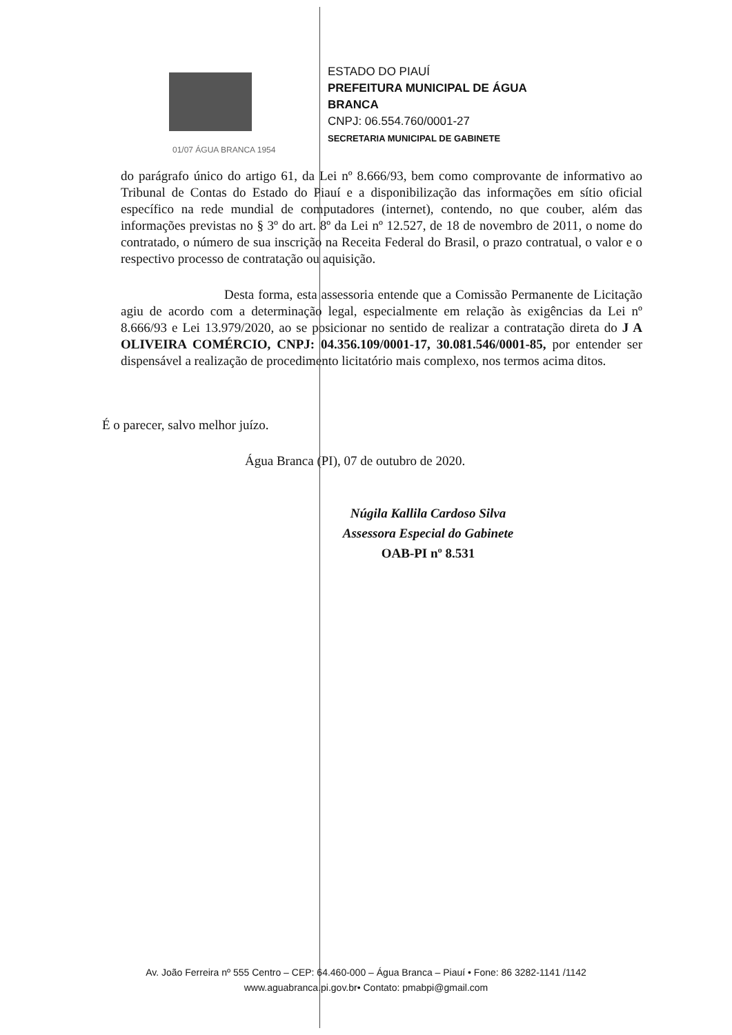01/07 ÁGUA BRANCA 1954
ESTADO DO PIAUÍ
PREFEITURA MUNICIPAL DE ÁGUA
BRANCA
CNPJ: 06.554.760/0001-27
SECRETARIA MUNICIPAL DE GABINETE
do parágrafo único do artigo 61, da Lei nº 8.666/93, bem como comprovante de informativo ao Tribunal de Contas do Estado do Piauí e a disponibilização das informações em sítio oficial específico na rede mundial de computadores (internet), contendo, no que couber, além das informações previstas no § 3º do art. 8º da Lei nº 12.527, de 18 de novembro de 2011, o nome do contratado, o número de sua inscrição na Receita Federal do Brasil, o prazo contratual, o valor e o respectivo processo de contratação ou aquisição.
Desta forma, esta assessoria entende que a Comissão Permanente de Licitação agiu de acordo com a determinação legal, especialmente em relação às exigências da Lei nº 8.666/93 e Lei 13.979/2020, ao se posicionar no sentido de realizar a contratação direta do J A OLIVEIRA COMÉRCIO, CNPJ: 04.356.109/0001-17, 30.081.546/0001-85, por entender ser dispensável a realização de procedimento licitatório mais complexo, nos termos acima ditos.
É o parecer, salvo melhor juízo.
Água Branca (PI), 07 de outubro de 2020.
Núgila Kallila Cardoso Silva
Assessora Especial do Gabinete
OAB-PI nº 8.531
Av. João Ferreira nº 555 Centro – CEP: 64.460-000 – Água Branca – Piauí • Fone: 86 3282-1141 /1142
www.aguabranca.pi.gov.br• Contato: pmabpi@gmail.com